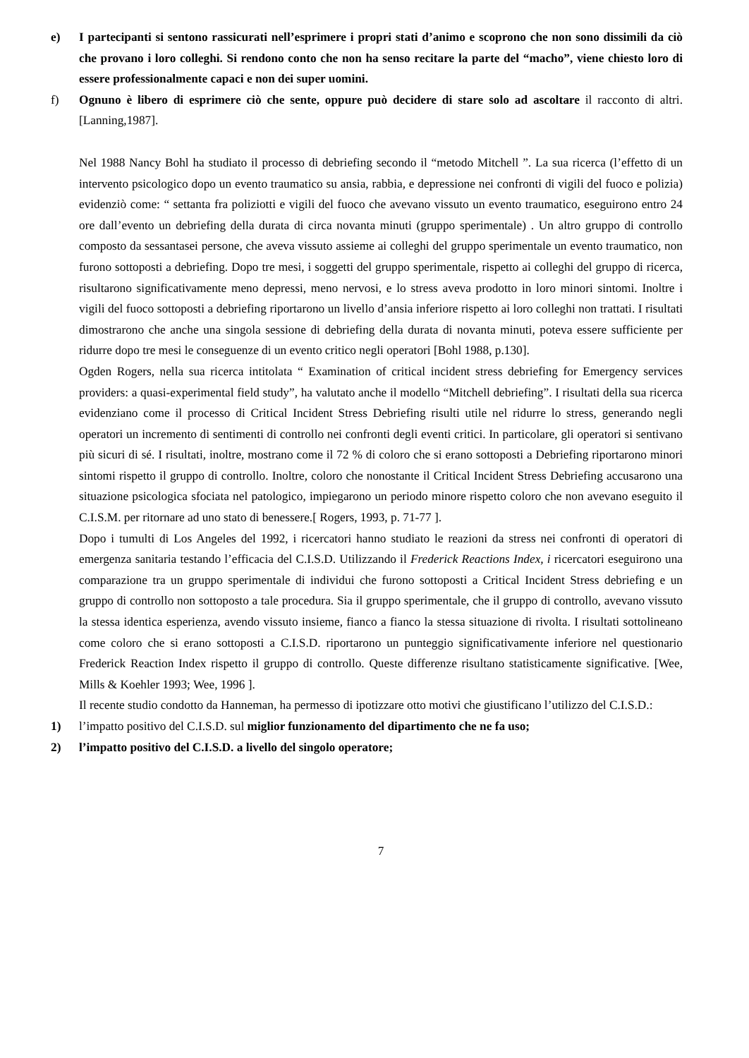e) I partecipanti si sentono rassicurati nell’esprimere i propri stati d’animo e scoprono che non sono dissimili da ciò che provano i loro colleghi. Si rendono conto che non ha senso recitare la parte del “macho”, viene chiesto loro di essere professionalmente capaci e non dei super uomini.
f) Ognuno è libero di esprimere ciò che sente, oppure può decidere di stare solo ad ascoltare il racconto di altri. [Lanning,1987].
Nel 1988 Nancy Bohl ha studiato il processo di debriefing secondo il “metodo Mitchell ”. La sua ricerca (l’effetto di un intervento psicologico dopo un evento traumatico su ansia, rabbia, e depressione nei confronti di vigili del fuoco e polizia) evidenziò come: “ settanta fra poliziotti e vigili del fuoco che avevano vissuto un evento traumatico, eseguirono entro 24 ore dall’evento un debriefing della durata di circa novanta minuti (gruppo sperimentale) . Un altro gruppo di controllo composto da sessantasei persone, che aveva vissuto assieme ai colleghi del gruppo sperimentale un evento traumatico, non furono sottoposti a debriefing. Dopo tre mesi, i soggetti del gruppo sperimentale, rispetto ai colleghi del gruppo di ricerca, risultarono significativamente meno depressi, meno nervosi, e lo stress aveva prodotto in loro minori sintomi. Inoltre i vigili del fuoco sottoposti a debriefing riportarono un livello d’ansia inferiore rispetto ai loro colleghi non trattati. I risultati dimostrarono che anche una singola sessione di debriefing della durata di novanta minuti, poteva essere sufficiente per ridurre dopo tre mesi le conseguenze di un evento critico negli operatori [Bohl 1988, p.130].
Ogden Rogers, nella sua ricerca intitolata “ Examination of critical incident stress debriefing for Emergency services providers: a quasi-experimental field study”, ha valutato anche il modello “Mitchell debriefing”. I risultati della sua ricerca evidenziano come il processo di Critical Incident Stress Debriefing risulti utile nel ridurre lo stress, generando negli operatori un incremento di sentimenti di controllo nei confronti degli eventi critici. In particolare, gli operatori si sentivano più sicuri di sé. I risultati, inoltre, mostrano come il 72 % di coloro che si erano sottoposti a Debriefing riportarono minori sintomi rispetto il gruppo di controllo. Inoltre, coloro che nonostante il Critical Incident Stress Debriefing accusarono una situazione psicologica sfociata nel patologico, impiegarono un periodo minore rispetto coloro che non avevano eseguito il C.I.S.M. per ritornare ad uno stato di benessere.[ Rogers, 1993, p. 71-77 ].
Dopo i tumulti di Los Angeles del 1992, i ricercatori hanno studiato le reazioni da stress nei confronti di operatori di emergenza sanitaria testando l’efficacia del C.I.S.D. Utilizzando il Frederick Reactions Index, i ricercatori eseguirono una comparazione tra un gruppo sperimentale di individui che furono sottoposti a Critical Incident Stress debriefing e un gruppo di controllo non sottoposto a tale procedura. Sia il gruppo sperimentale, che il gruppo di controllo, avevano vissuto la stessa identica esperienza, avendo vissuto insieme, fianco a fianco la stessa situazione di rivolta. I risultati sottolineano come coloro che si erano sottoposti a C.I.S.D. riportarono un punteggio significativamente inferiore nel questionario Frederick Reaction Index rispetto il gruppo di controllo. Queste differenze risultano statisticamente significative. [Wee, Mills & Koehler 1993; Wee, 1996 ].
Il recente studio condotto da Hanneman, ha permesso di ipotizzare otto motivi che giustificano l’utilizzo del C.I.S.D.:
1) l’impatto positivo del C.I.S.D. sul miglior funzionamento del dipartimento che ne fa uso;
2) l’impatto positivo del C.I.S.D. a livello del singolo operatore;
7